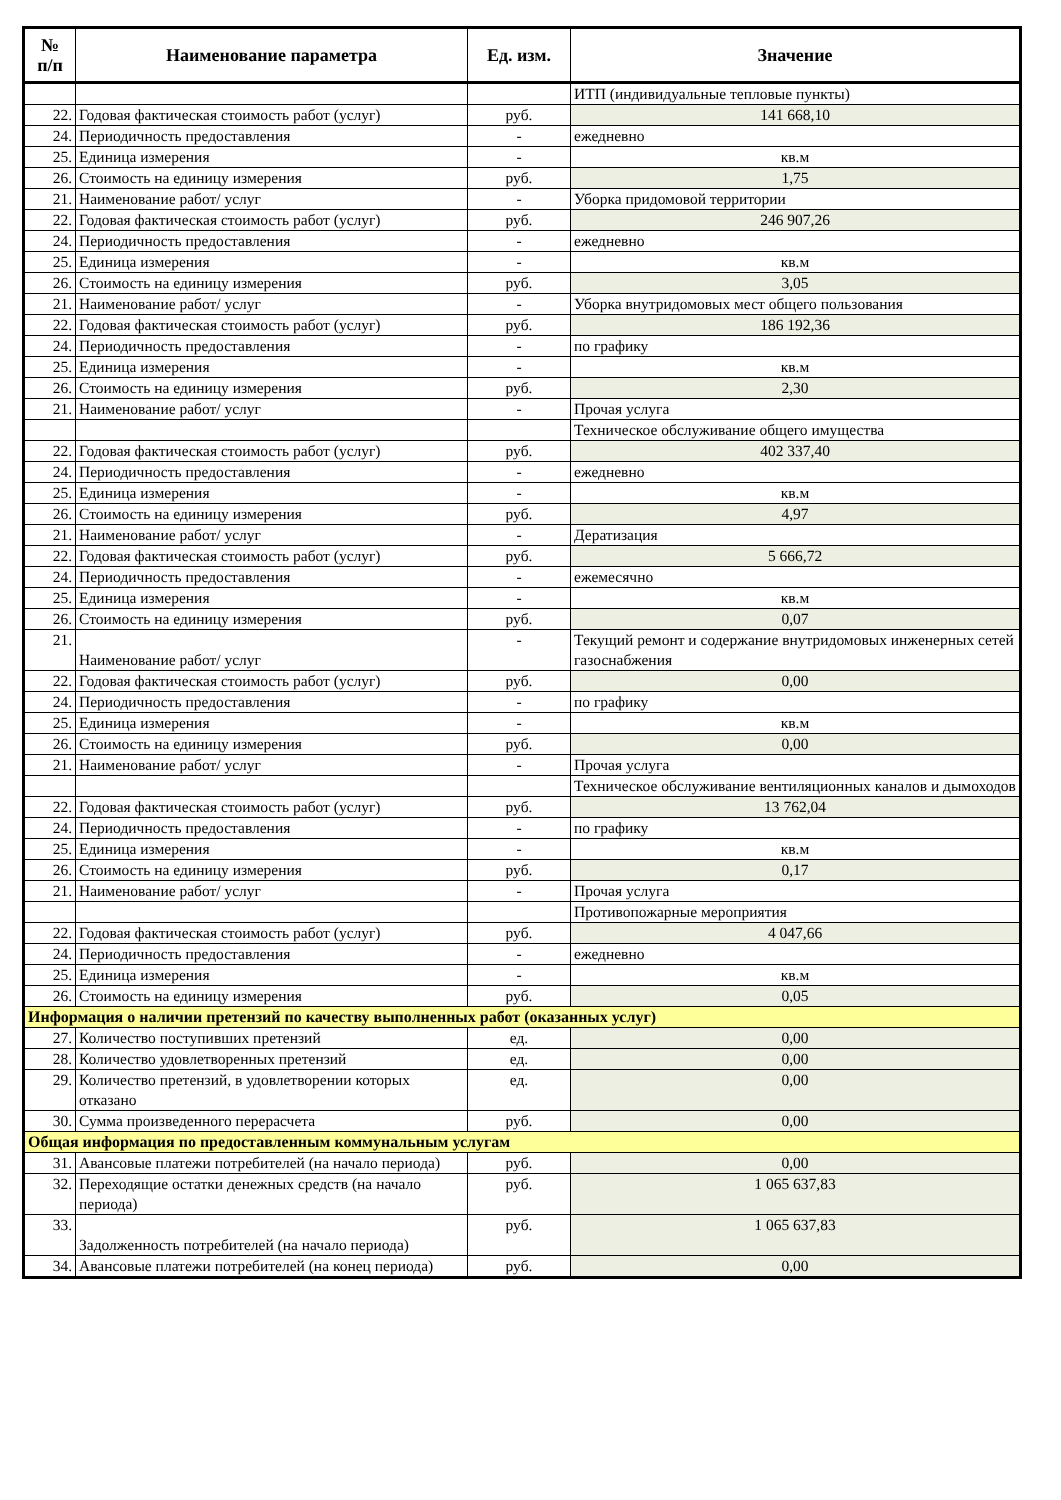| № п/п | Наименование параметра | Ед. изм. | Значение |
| --- | --- | --- | --- |
| | | | ИТП (индивидуальные тепловые пункты) |
| 22. | Годовая фактическая стоимость работ (услуг) | руб. | 141 668,10 |
| 24. | Периодичность предоставления | - | ежедневно |
| 25. | Единица измерения | - | кв.м |
| 26. | Стоимость на единицу измерения | руб. | 1,75 |
| 21. | Наименование работ/ услуг | - | Уборка придомовой территории |
| 22. | Годовая фактическая стоимость работ (услуг) | руб. | 246 907,26 |
| 24. | Периодичность предоставления | - | ежедневно |
| 25. | Единица измерения | - | кв.м |
| 26. | Стоимость на единицу измерения | руб. | 3,05 |
| 21. | Наименование работ/ услуг | - | Уборка внутридомовых мест общего пользования |
| 22. | Годовая фактическая стоимость работ (услуг) | руб. | 186 192,36 |
| 24. | Периодичность предоставления | - | по графику |
| 25. | Единица измерения | - | кв.м |
| 26. | Стоимость на единицу измерения | руб. | 2,30 |
| 21. | Наименование работ/ услуг | - | Прочая услуга |
| | | | Техническое обслуживание общего имущества |
| 22. | Годовая фактическая стоимость работ (услуг) | руб. | 402 337,40 |
| 24. | Периодичность предоставления | - | ежедневно |
| 25. | Единица измерения | - | кв.м |
| 26. | Стоимость на единицу измерения | руб. | 4,97 |
| 21. | Наименование работ/ услуг | - | Дератизация |
| 22. | Годовая фактическая стоимость работ (услуг) | руб. | 5 666,72 |
| 24. | Периодичность предоставления | - | ежемесячно |
| 25. | Единица измерения | - | кв.м |
| 26. | Стоимость на единицу измерения | руб. | 0,07 |
| 21. | Наименование работ/ услуг | - | Текущий ремонт и содержание внутридомовых инженерных сетей газоснабжения |
| 22. | Годовая фактическая стоимость работ (услуг) | руб. | 0,00 |
| 24. | Периодичность предоставления | - | по графику |
| 25. | Единица измерения | - | кв.м |
| 26. | Стоимость на единицу измерения | руб. | 0,00 |
| 21. | Наименование работ/ услуг | - | Прочая услуга |
| | | | Техническое обслуживание вентиляционных каналов и дымоходов |
| 22. | Годовая фактическая стоимость работ (услуг) | руб. | 13 762,04 |
| 24. | Периодичность предоставления | - | по графику |
| 25. | Единица измерения | - | кв.м |
| 26. | Стоимость на единицу измерения | руб. | 0,17 |
| 21. | Наименование работ/ услуг | - | Прочая услуга |
| | | | Противопожарные мероприятия |
| 22. | Годовая фактическая стоимость работ (услуг) | руб. | 4 047,66 |
| 24. | Периодичность предоставления | - | ежедневно |
| 25. | Единица измерения | - | кв.м |
| 26. | Стоимость на единицу измерения | руб. | 0,05 |
| Информация о наличии претензий по качеству выполненных работ (оказанных услуг) | | | |
| 27. | Количество поступивших претензий | ед. | 0,00 |
| 28. | Количество удовлетворенных претензий | ед. | 0,00 |
| 29. | Количество претензий, в удовлетворении которых отказано | ед. | 0,00 |
| 30. | Сумма произведенного перерасчета | руб. | 0,00 |
| Общая информация по предоставленным коммунальным услугам | | | |
| 31. | Авансовые платежи потребителей (на начало периода) | руб. | 0,00 |
| 32. | Переходящие остатки денежных средств (на начало периода) | руб. | 1 065 637,83 |
| 33. | Задолженность потребителей (на начало периода) | руб. | 1 065 637,83 |
| 34. | Авансовые платежи потребителей (на конец периода) | руб. | 0,00 |